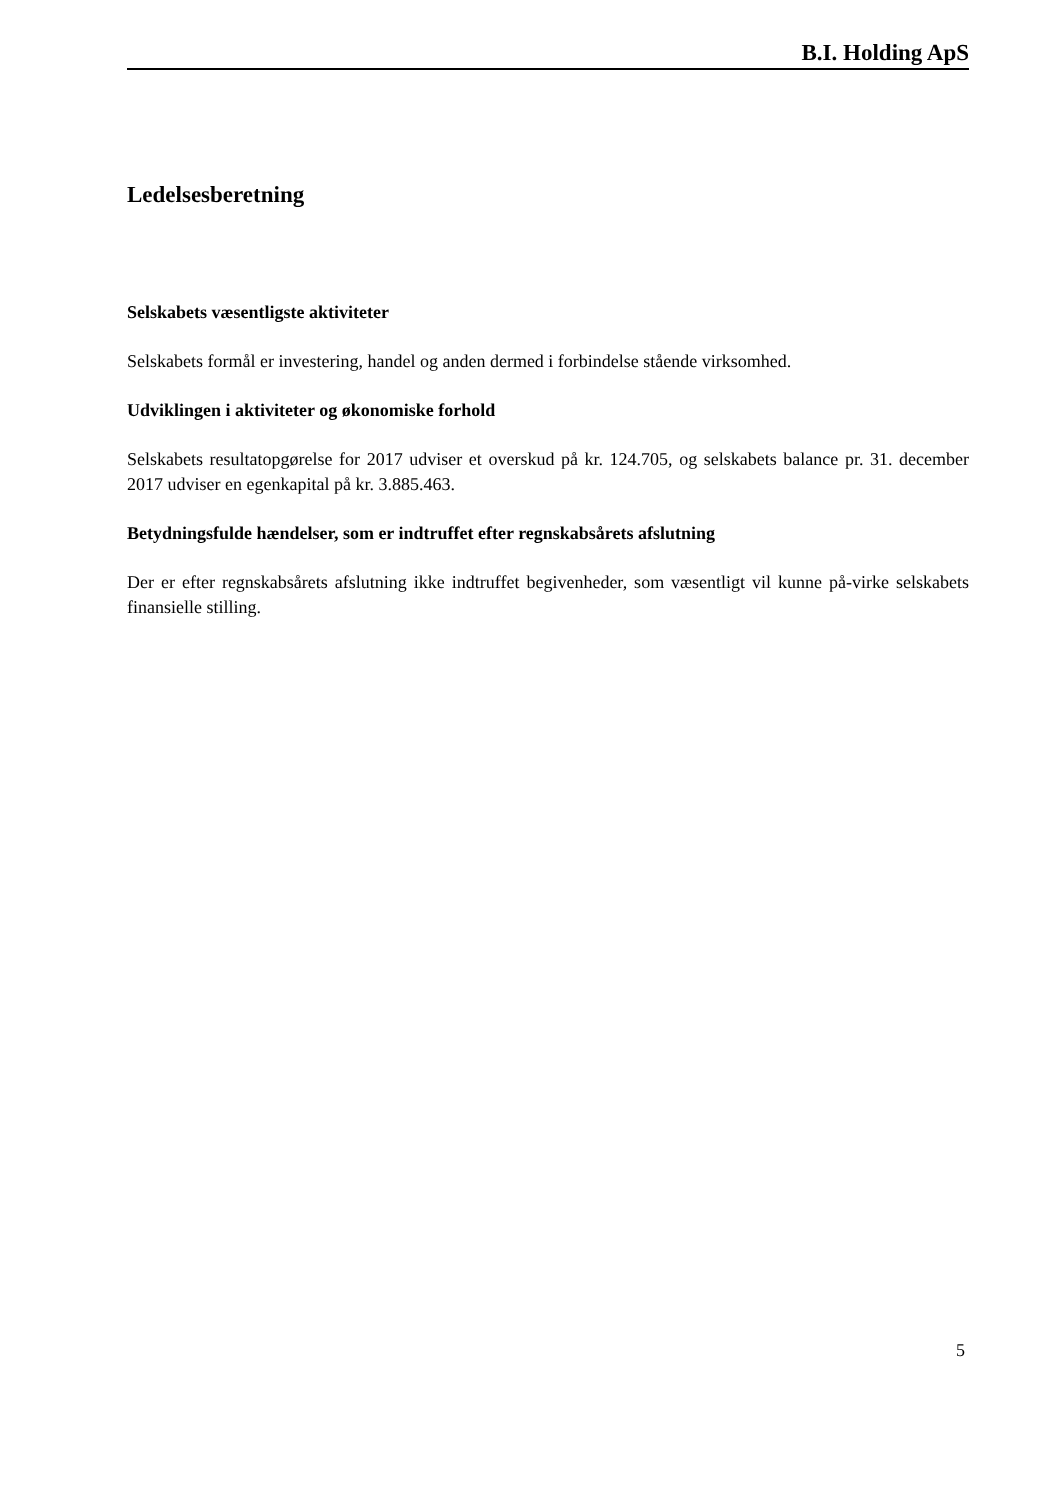B.I. Holding ApS
Ledelsesberetning
Selskabets væsentligste aktiviteter
Selskabets formål er investering, handel og anden dermed i forbindelse stående virksomhed.
Udviklingen i aktiviteter og økonomiske forhold
Selskabets resultatopgørelse for 2017 udviser et overskud på kr. 124.705, og selskabets balance pr. 31. december 2017 udviser en egenkapital på kr. 3.885.463.
Betydningsfulde hændelser, som er indtruffet efter regnskabsårets afslutning
Der er efter regnskabsårets afslutning ikke indtruffet begivenheder, som væsentligt vil kunne på-virke selskabets finansielle stilling.
5